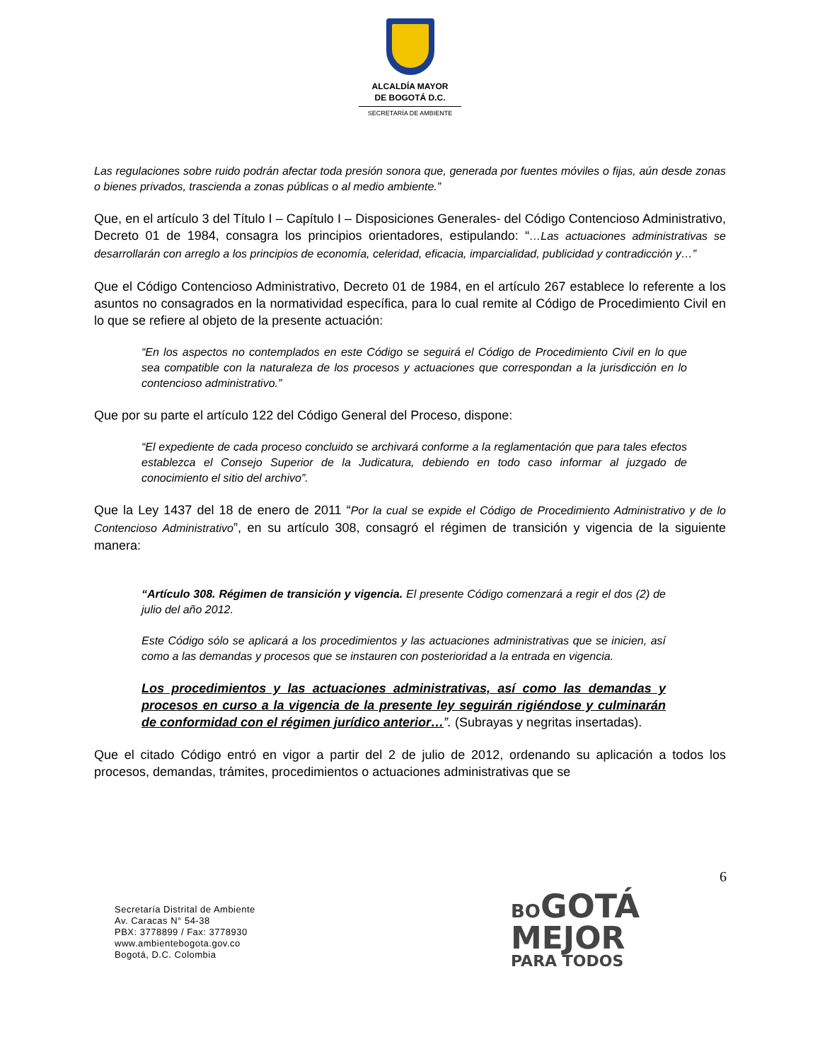ALCALDÍA MAYOR
DE BOGOTÁ D.C.
SECRETARÍA DE AMBIENTE
Las regulaciones sobre ruido podrán afectar toda presión sonora que, generada por fuentes móviles o fijas, aún desde zonas o bienes privados, trascienda a zonas públicas o al medio ambiente.”
Que, en el artículo 3 del Título I – Capítulo I – Disposiciones Generales- del Código Contencioso Administrativo, Decreto 01 de 1984, consagra los principios orientadores, estipulando: “…Las actuaciones administrativas se desarrollarán con arreglo a los principios de economía, celeridad, eficacia, imparcialidad, publicidad y contradicción y…”
Que el Código Contencioso Administrativo, Decreto 01 de 1984, en el artículo 267 establece lo referente a los asuntos no consagrados en la normatividad específica, para lo cual remite al Código de Procedimiento Civil en lo que se refiere al objeto de la presente actuación:
“En los aspectos no contemplados en este Código se seguirá el Código de Procedimiento Civil en lo que sea compatible con la naturaleza de los procesos y actuaciones que correspondan a la jurisdicción en lo contencioso administrativo.”
Que por su parte el artículo 122 del Código General del Proceso, dispone:
“El expediente de cada proceso concluido se archivará conforme a la reglamentación que para tales efectos establezca el Consejo Superior de la Judicatura, debiendo en todo caso informar al juzgado de conocimiento el sitio del archivo”.
Que la Ley 1437 del 18 de enero de 2011 “Por la cual se expide el Código de Procedimiento Administrativo y de lo Contencioso Administrativo”, en su artículo 308, consagró el régimen de transición y vigencia de la siguiente manera:
“Artículo 308. Régimen de transición y vigencia. El presente Código comenzará a regir el dos (2) de julio del año 2012.
Este Código sólo se aplicará a los procedimientos y las actuaciones administrativas que se inicien, así como a las demandas y procesos que se instauren con posterioridad a la entrada en vigencia.
Los procedimientos y las actuaciones administrativas, así como las demandas y procesos en curso a la vigencia de la presente ley seguirán rigiéndose y culminarán de conformidad con el régimen jurídico anterior…”. (Subrayas y negritas insertadas).
Que el citado Código entró en vigor a partir del 2 de julio de 2012, ordenando su aplicación a todos los procesos, demandas, trámites, procedimientos o actuaciones administrativas que se
6
Secretaría Distrital de Ambiente
Av. Caracas N° 54-38
PBX: 3778899 / Fax: 3778930
www.ambientebogota.gov.co
Bogotá, D.C. Colombia
BOGOTÁ
MEJOR
PARA TODOS